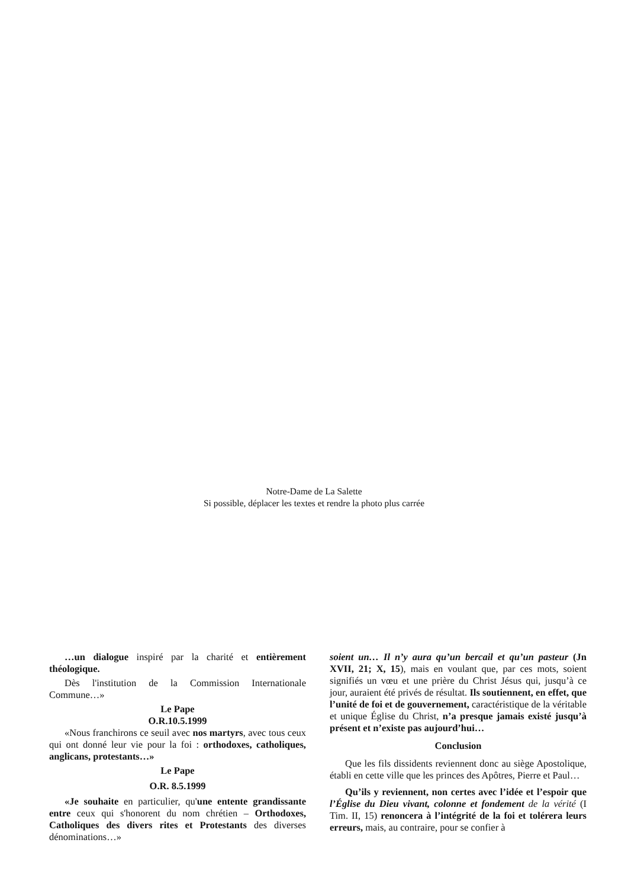Notre-Dame de La Salette
Si possible, déplacer les textes et rendre la photo plus carrée
…un dialogue inspiré par la charité et entièrement théologique.
Dès l'institution de la Commission Internationale Commune…»
Le Pape
O.R.10.5.1999
«Nous franchirons ce seuil avec nos martyrs, avec tous ceux qui ont donné leur vie pour la foi : orthodoxes, catholiques, anglicans, protestants…»
Le Pape
O.R. 8.5.1999
«Je souhaite en particulier, qu'une entente grandissante entre ceux qui s'honorent du nom chrétien – Orthodoxes, Catholiques des divers rites et Protestants des diverses dénominations…»
soient un… Il n’y aura qu’un bercail et qu’un pasteur (Jn XVII, 21; X, 15), mais en voulant que, par ces mots, soient signifiés un vœu et une prière du Christ Jésus qui, jusqu’à ce jour, auraient été privés de résultat. Ils soutiennent, en effet, que l’unité de foi et de gouvernement, caractéristique de la véritable et unique Église du Christ, n’a presque jamais existé jusqu’à présent et n’existe pas aujourd’hui…
Conclusion
Que les fils dissidents reviennent donc au siège Apostolique, établi en cette ville que les princes des Apôtres, Pierre et Paul…
Qu’ils y reviennent, non certes avec l’idée et l’espoir que l’Église du Dieu vivant, colonne et fondement de la vérité (I Tim. II, 15) renoncera à l’intégrité de la foi et tolérera leurs erreurs, mais, au contraire, pour se confier à